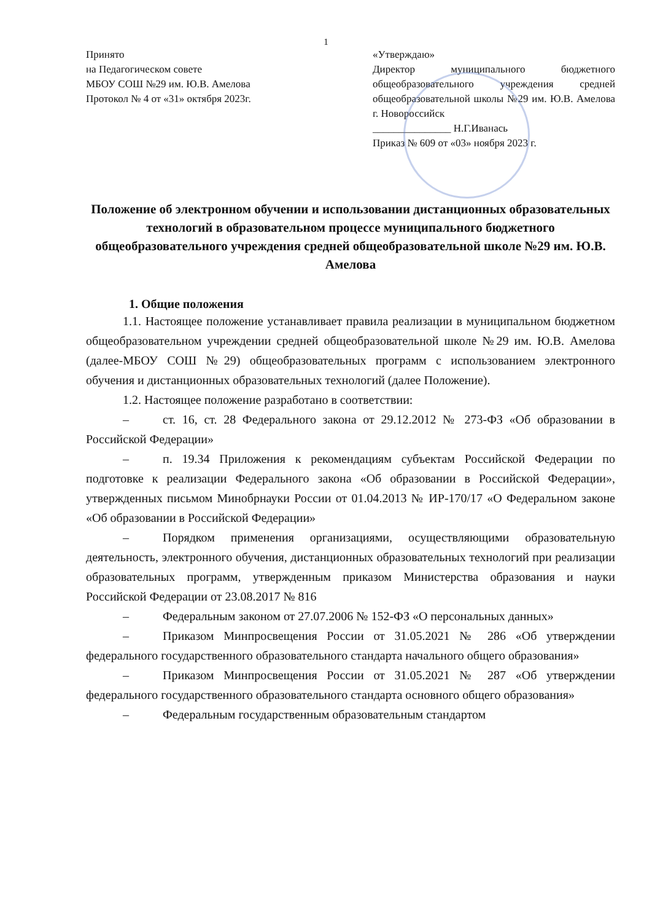1
Принято
на Педагогическом совете
МБОУ СОШ №29 им. Ю.В. Амелова
Протокол № 4 от «31» октября 2023г.
«Утверждаю»
Директор муниципального бюджетного общеобразовательного учреждения средней общеобразовательной школы №29 им. Ю.В. Амелова г. Новороссийск
_______________ Н.Г.Иванась
Приказ № 609 от «03» ноября 2023 г.
Положение об электронном обучении и использовании дистанционных образовательных технологий в образовательном процессе муниципального бюджетного общеобразовательного учреждения средней общеобразовательной школе №29 им. Ю.В. Амелова
1. Общие положения
1.1. Настоящее положение устанавливает правила реализации в муниципальном бюджетном общеобразовательном учреждении средней общеобразовательной школе №29 им. Ю.В. Амелова (далее-МБОУ СОШ №29) общеобразовательных программ с использованием электронного обучения и дистанционных образовательных технологий (далее Положение).
1.2. Настоящее положение разработано в соответствии:
– ст. 16, ст. 28 Федерального закона от 29.12.2012 № 273-ФЗ «Об образовании в Российской Федерации»
– п. 19.34 Приложения к рекомендациям субъектам Российской Федерации по подготовке к реализации Федерального закона «Об образовании в Российской Федерации», утвержденных письмом Минобрнауки России от 01.04.2013 № ИР-170/17 «О Федеральном законе «Об образовании в Российской Федерации»
– Порядком применения организациями, осуществляющими образовательную деятельность, электронного обучения, дистанционных образовательных технологий при реализации образовательных программ, утвержденным приказом Министерства образования и науки Российской Федерации от 23.08.2017 № 816
– Федеральным законом от 27.07.2006 № 152-ФЗ «О персональных данных»
– Приказом Минпросвещения России от 31.05.2021 № 286 «Об утверждении федерального государственного образовательного стандарта начального общего образования»
– Приказом Минпросвещения России от 31.05.2021 № 287 «Об утверждении федерального государственного образовательного стандарта основного общего образования»
– Федеральным государственным образовательным стандартом